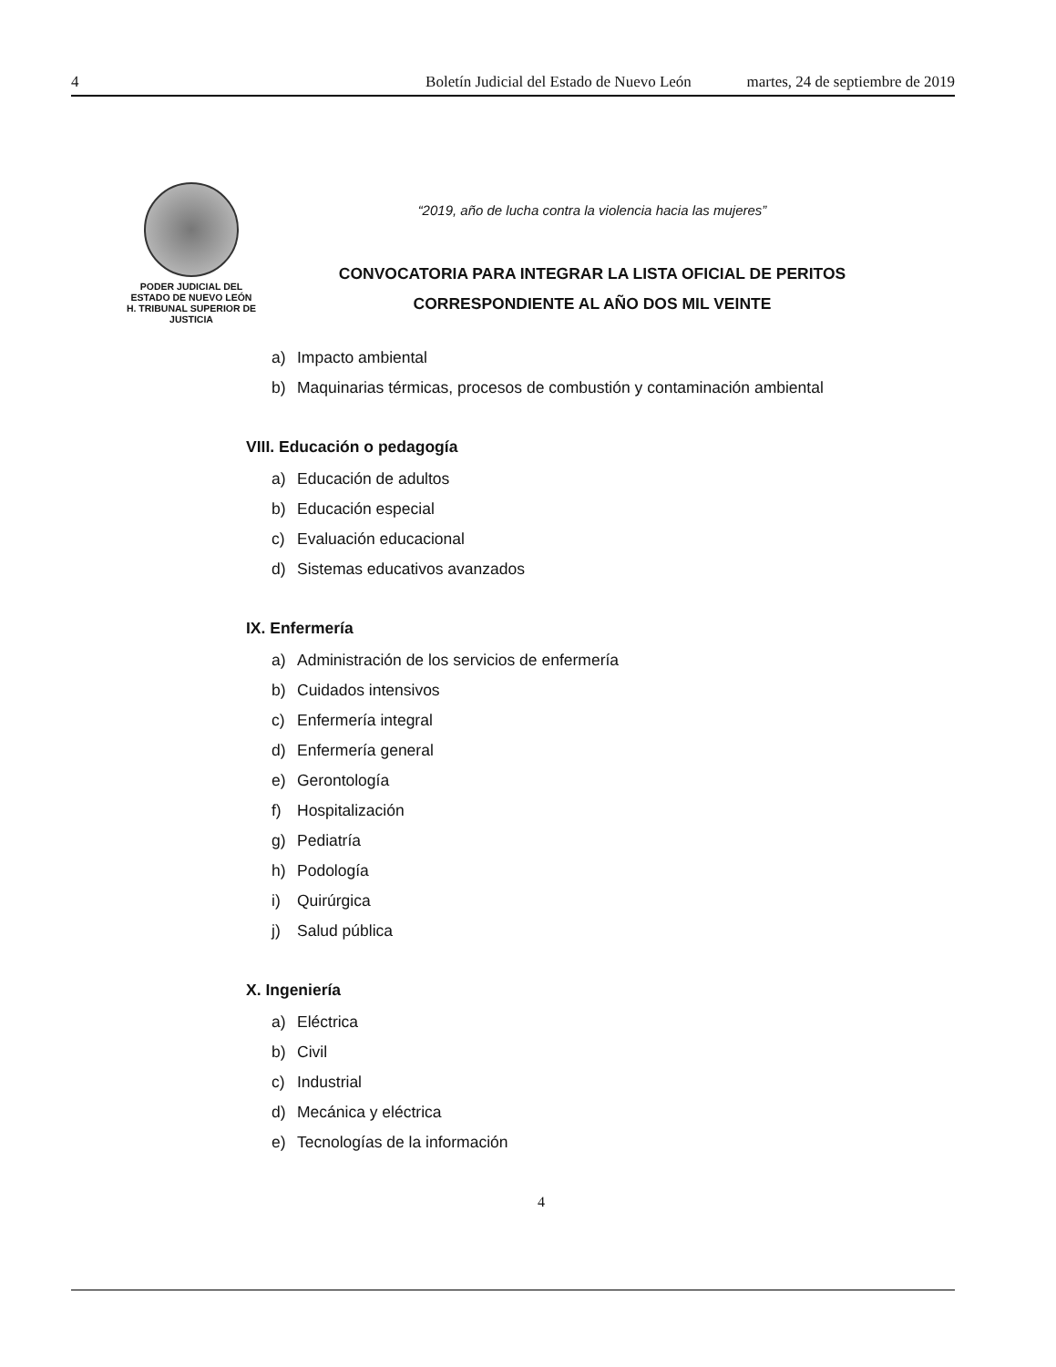4 Boletín Judicial del Estado de Nuevo León martes, 24 de septiembre de 2019
PODER JUDICIAL DEL
ESTADO DE NUEVO LEÓN
H. TRIBUNAL SUPERIOR DE
JUSTICIA
“2019, año de lucha contra la violencia hacia las mujeres”
CONVOCATORIA PARA INTEGRAR LA LISTA OFICIAL DE PERITOS
CORRESPONDIENTE AL AÑO DOS MIL VEINTE
a) Impacto ambiental
b) Maquinarias térmicas, procesos de combustión y contaminación ambiental
VIII. Educación o pedagogía
a) Educación de adultos
b) Educación especial
c) Evaluación educacional
d) Sistemas educativos avanzados
IX. Enfermería
a) Administración de los servicios de enfermería
b) Cuidados intensivos
c) Enfermería integral
d) Enfermería general
e) Gerontología
f) Hospitalización
g) Pediatría
h) Podología
i) Quirúrgica
j) Salud pública
X. Ingeniería
a) Eléctrica
b) Civil
c) Industrial
d) Mecánica y eléctrica
e) Tecnologías de la información
4